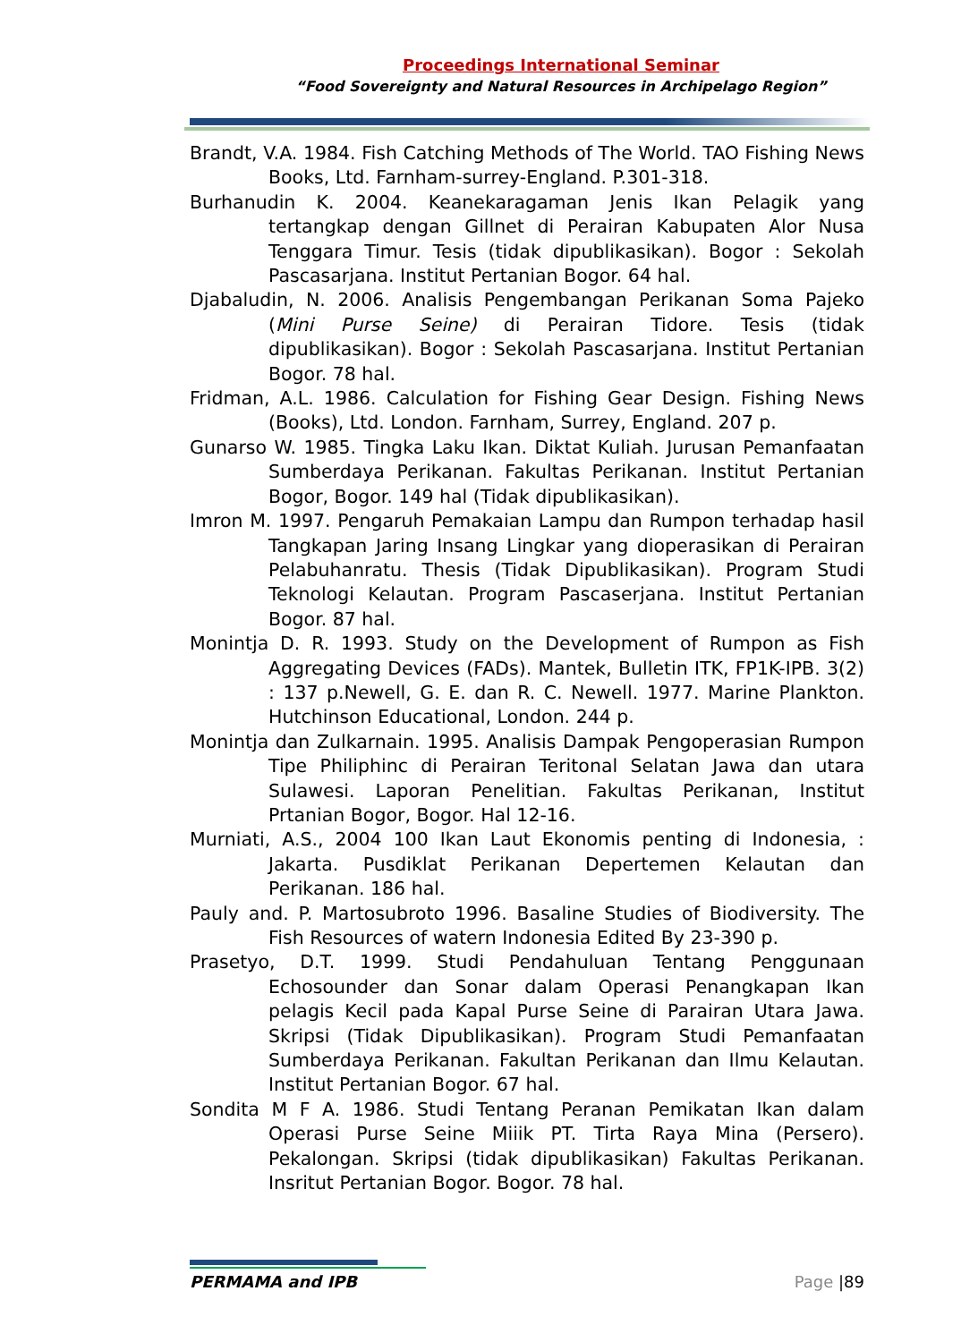Proceedings International Seminar
“Food Sovereignty and Natural Resources in Archipelago Region”
Brandt, V.A. 1984. Fish Catching Methods of The World. TAO Fishing News Books, Ltd. Farnham-surrey-England. P.301-318.
Burhanudin K. 2004. Keanekaragaman Jenis Ikan Pelagik yang tertangkap dengan Gillnet di Perairan Kabupaten Alor Nusa Tenggara Timur. Tesis (tidak dipublikasikan). Bogor : Sekolah Pascasarjana. Institut Pertanian Bogor. 64 hal.
Djabaludin, N. 2006. Analisis Pengembangan Perikanan Soma Pajeko (Mini Purse Seine) di Perairan Tidore. Tesis (tidak dipublikasikan). Bogor : Sekolah Pascasarjana. Institut Pertanian Bogor. 78 hal.
Fridman, A.L. 1986. Calculation for Fishing Gear Design. Fishing News (Books), Ltd. London. Farnham, Surrey, England. 207 p.
Gunarso W. 1985. Tingka Laku Ikan. Diktat Kuliah. Jurusan Pemanfaatan Sumberdaya Perikanan. Fakultas Perikanan. Institut Pertanian Bogor, Bogor. 149 hal (Tidak dipublikasikan).
Imron M. 1997. Pengaruh Pemakaian Lampu dan Rumpon terhadap hasil Tangkapan Jaring Insang Lingkar yang dioperasikan di Perairan Pelabuhanratu. Thesis (Tidak Dipublikasikan). Program Studi Teknologi Kelautan. Program Pascaserjana. Institut Pertanian Bogor. 87 hal.
Monintja D. R. 1993. Study on the Development of Rumpon as Fish Aggregating Devices (FADs). Mantek, Bulletin ITK, FP1K-IPB. 3(2) : 137 p.Newell, G. E. dan R. C. Newell. 1977. Marine Plankton. Hutchinson Educational, London. 244 p.
Monintja dan Zulkarnain. 1995. Analisis Dampak Pengoperasian Rumpon Tipe Philiphinc di Perairan Teritonal Selatan Jawa dan utara Sulawesi. Laporan Penelitian. Fakultas Perikanan, Institut Prtanian Bogor, Bogor. Hal 12-16.
Murniati, A.S., 2004 100 Ikan Laut Ekonomis penting di Indonesia, : Jakarta. Pusdiklat Perikanan Depertemen Kelautan dan Perikanan. 186 hal.
Pauly and. P. Martosubroto 1996. Basaline Studies of Biodiversity. The Fish Resources of watern Indonesia Edited By 23-390 p.
Prasetyo, D.T. 1999. Studi Pendahuluan Tentang Penggunaan Echosounder dan Sonar dalam Operasi Penangkapan Ikan pelagis Kecil pada Kapal Purse Seine di Parairan Utara Jawa. Skripsi (Tidak Dipublikasikan). Program Studi Pemanfaatan Sumberdaya Perikanan. Fakultan Perikanan dan Ilmu Kelautan. Institut Pertanian Bogor. 67 hal.
Sondita M F A. 1986. Studi Tentang Peranan Pemikatan Ikan dalam Operasi Purse Seine Miiik PT. Tirta Raya Mina (Persero). Pekalongan. Skripsi (tidak dipublikasikan) Fakultas Perikanan. Insritut Pertanian Bogor. Bogor. 78 hal.
PERMAMA and IPB Page |89